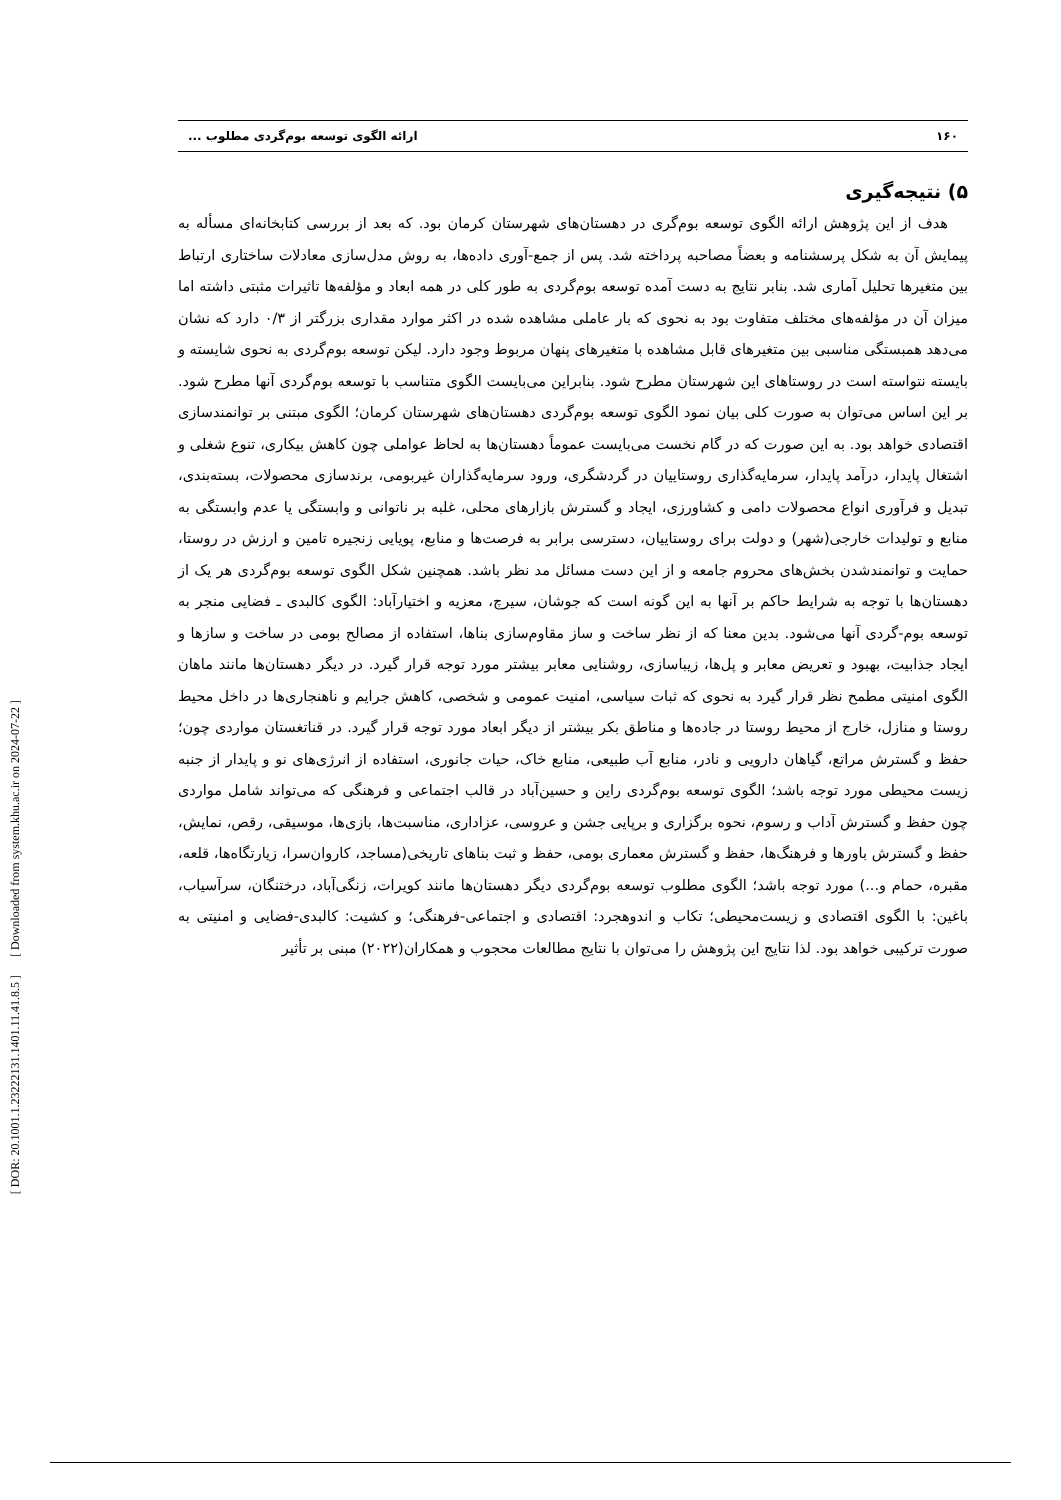[ DOR: 20.1001.1.23222131.1401.11.41.8.5 ] [ Downloaded from system.khu.ac.ir on 2024-07-22 ]
۱۶۰ ارائه الگوی توسعه بوم‌گردی مطلوب ...
۵) نتیجه‌گیری
هدف از این پژوهش ارائه الگوی توسعه بوم‌گری در دهستان‌های شهرستان کرمان بود. که بعد از بررسی کتابخانه‌ای مسأله به پیمایش آن به شکل پرسشنامه و بعضاً مصاحبه پرداخته شد. پس از جمع-آوری داده‌ها، به روش مدل‌سازی معادلات ساختاری ارتباط بین متغیرها تحلیل آماری شد. بنابر نتایج به دست آمده توسعه بوم‌گردی به طور کلی در همه ابعاد و مؤلفه‌ها تاثیرات مثبتی داشته اما میزان آن در مؤلفه‌های مختلف متفاوت بود به نحوی که بار عاملی مشاهده شده در اکثر موارد مقداری بزرگتر از ۰/۳ دارد که نشان می‌دهد همبستگی مناسبی بین متغیرهای قابل مشاهده با متغیرهای پنهان مربوط وجود دارد. لیکن توسعه بوم‌گردی به نحوی شایسته و بایسته نتواسته است در روستاهای این شهرستان مطرح شود. بنابراین می‌بایست الگوی متناسب با توسعه بوم‌گردی آنها مطرح شود. بر این اساس می‌توان به صورت کلی بیان نمود الگوی توسعه بوم‌گردی دهستان‌های شهرستان کرمان؛ الگوی مبتنی بر توانمندسازی اقتصادی خواهد بود. به این صورت که در گام نخست می‌بایست عموماً دهستان‌ها به لحاظ عواملی چون کاهش بیکاری، تنوع شغلی و اشتغال پایدار، درآمد پایدار، سرمایه‌گذاری روستاییان در گردشگری، ورود سرمایه‌گذاران غیربومی، برندسازی محصولات، بسته‌بندی، تبدیل و فرآوری انواع محصولات دامی و کشاورزی، ایجاد و گسترش بازارهای محلی، غلبه بر ناتوانی و وابستگی یا عدم وابستگی به منابع و تولیدات خارجی(شهر) و دولت برای روستاییان، دسترسی برابر به فرصت‌ها و منابع، پویایی زنجیره تامین و ارزش در روستا، حمایت و توانمندشدن بخش‌های محروم جامعه و از این دست مسائل مد نظر باشد. همچنین شکل الگوی توسعه بوم‌گردی هر یک از دهستان‌ها با توجه به شرایط حاکم بر آنها به این گونه است که جوشان، سیرچ، معزیه و اختیارآباد: الگوی کالبدی ـ فضایی منجر به توسعه بوم-گردی آنها می‌شود. بدین معنا که از نظر ساخت و ساز مقاوم‌سازی بناها، استفاده از مصالح بومی در ساخت و سازها و ایجاد جذابیت، بهبود و تعریض معابر و پل‌ها، زیباسازی، روشنایی معابر بیشتر مورد توجه قرار گیرد. در دیگر دهستان‌ها مانند ماهان الگوی امنیتی مطمح نظر قرار گیرد به نحوی که ثبات سیاسی، امنیت عمومی و شخصی، کاهش جرایم و ناهنجاری‌ها در داخل محیط روستا و منازل، خارج از محیط روستا در جاده‌ها و مناطق بکر بیشتر از دیگر ابعاد مورد توجه قرار گیرد. در قناتغستان مواردی چون؛ حفظ و گسترش مراتع، گیاهان دارویی و نادر، منابع آب طبیعی، منابع خاک، حیات جانوری، استفاده از انرژی‌های نو و پایدار از جنبه زیست محیطی مورد توجه باشد؛ الگوی توسعه بوم‌گردی راین و حسین‌آباد در قالب اجتماعی و فرهنگی که می‌تواند شامل مواردی چون حفظ و گسترش آداب و رسوم، نحوه برگزاری و برپایی جشن و عروسی، عزاداری، مناسبت‌ها، بازی‌ها، موسیقی، رقص، نمایش، حفظ و گسترش باورها و فرهنگ‌ها، حفظ و گسترش معماری بومی، حفظ و ثبت بناهای تاریخی(مساجد، کاروان‌سرا، زیارتگاه‌ها، قلعه، مقبره، حمام و...) مورد توجه باشد؛ الگوی مطلوب توسعه بوم‌گردی دیگر دهستان‌ها مانند کویرات، زنگی‌آباد، درختنگان، سرآسیاب، باغین: با الگوی اقتصادی و زیست‌محیطی؛ تکاب و اندوهجرد: اقتصادی و اجتماعی-فرهنگی؛ و کشیت: کالبدی-فضایی و امنیتی به صورت ترکیبی خواهد بود. لذا نتایج این پژوهش را می‌توان با نتایج مطالعات محجوب و همکاران(۲۰۲۲) مبنی بر تأثیر